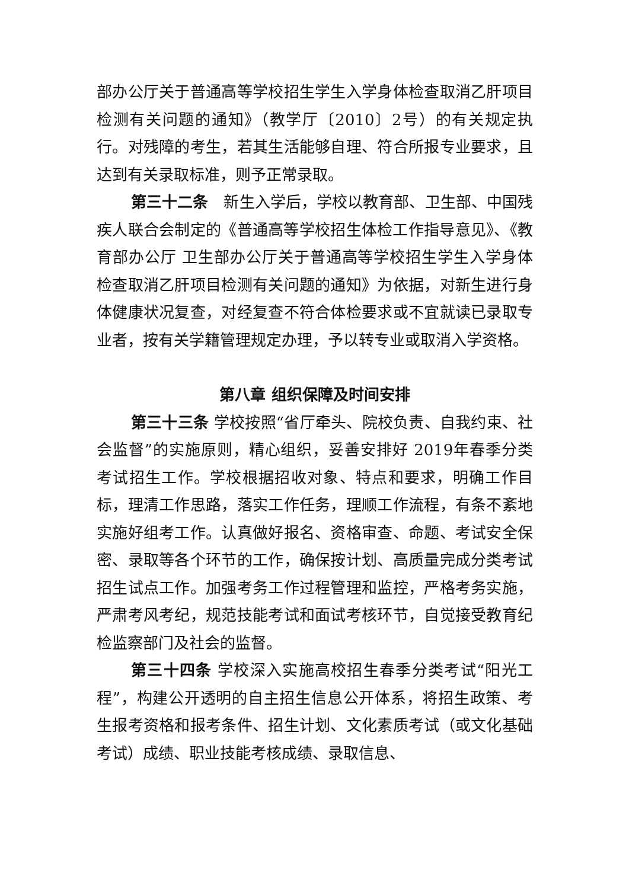部办公厅关于普通高等学校招生学生入学身体检查取消乙肝项目检测有关问题的通知》（教学厅〔2010〕2号）的有关规定执行。对残障的考生，若其生活能够自理、符合所报专业要求，且达到有关录取标准，则予正常录取。
第三十二条　新生入学后，学校以教育部、卫生部、中国残疾人联合会制定的《普通高等学校招生体检工作指导意见》、《教育部办公厅 卫生部办公厅关于普通高等学校招生学生入学身体检查取消乙肝项目检测有关问题的通知》为依据，对新生进行身体健康状况复查，对经复查不符合体检要求或不宜就读已录取专业者，按有关学籍管理规定办理，予以转专业或取消入学资格。
第八章 组织保障及时间安排
第三十三条 学校按照“省厅牵头、院校负责、自我约束、社会监督”的实施原则，精心组织，妥善安排好 2019年春季分类考试招生工作。学校根据招收对象、特点和要求，明确工作目标，理清工作思路，落实工作任务，理顺工作流程，有条不紊地实施好组考工作。认真做好报名、资格审查、命题、考试安全保密、录取等各个环节的工作，确保按计划、高质量完成分类考试招生试点工作。加强考务工作过程管理和监控，严格考务实施，严肃考风考纪，规范技能考试和面试考核环节，自觉接受教育纪检监察部门及社会的监督。
第三十四条 学校深入实施高校招生春季分类考试“阳光工程”，构建公开透明的自主招生信息公开体系，将招生政策、考生报考资格和报考条件、招生计划、文化素质考试（或文化基础考试）成绩、职业技能考核成绩、录取信息、